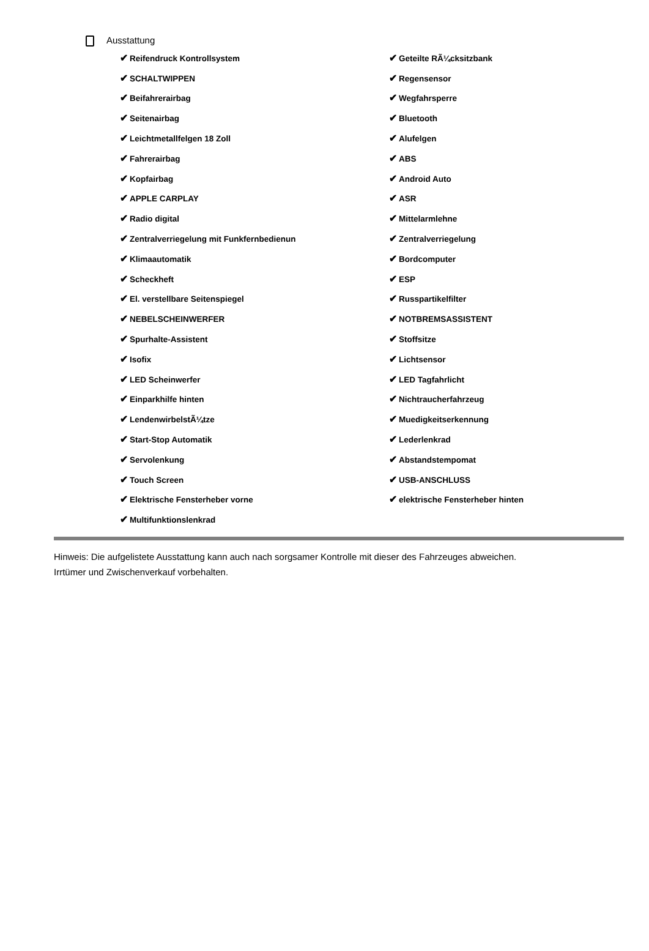Ausstattung
| ✔ Reifendruck Kontrollsystem | ✔ Geteilte RÃ¼cksitzbank |
| ✔ SCHALTWIPPEN | ✔ Regensensor |
| ✔ Beifahrerairbag | ✔ Wegfahrsperre |
| ✔ Seitenairbag | ✔ Bluetooth |
| ✔ Leichtmetallfelgen 18 Zoll | ✔ Alufelgen |
| ✔ Fahrerairbag | ✔ ABS |
| ✔ Kopfairbag | ✔ Android Auto |
| ✔ APPLE CARPLAY | ✔ ASR |
| ✔ Radio digital | ✔ Mittelarmlehne |
| ✔ Zentralverriegelung mit Funkfernbedienun | ✔ Zentralverriegelung |
| ✔ Klimaautomatik | ✔ Bordcomputer |
| ✔ Scheckheft | ✔ ESP |
| ✔ El. verstellbare Seitenspiegel | ✔ Russpartikelfilter |
| ✔ NEBELSCHEINWERFER | ✔ NOTBREMSASSISTENT |
| ✔ Spurhalte-Assistent | ✔ Stoffsitze |
| ✔ Isofix | ✔ Lichtsensor |
| ✔ LED Scheinwerfer | ✔ LED Tagfahrlicht |
| ✔ Einparkhilfe hinten | ✔ Nichtraucherfahrzeug |
| ✔ LendenwirbelstÃ¼tze | ✔ Muedigkeitserkennung |
| ✔ Start-Stop Automatik | ✔ Lederlenkrad |
| ✔ Servolenkung | ✔ Abstandstempomat |
| ✔ Touch Screen | ✔ USB-ANSCHLUSS |
| ✔ Elektrische Fensterheber vorne | ✔ elektrische Fensterheber hinten |
| ✔ Multifunktionslenkrad | |
Hinweis: Die aufgelistete Ausstattung kann auch nach sorgsamer Kontrolle mit dieser des Fahrzeuges abweichen. Irrtümer und Zwischenverkauf vorbehalten.